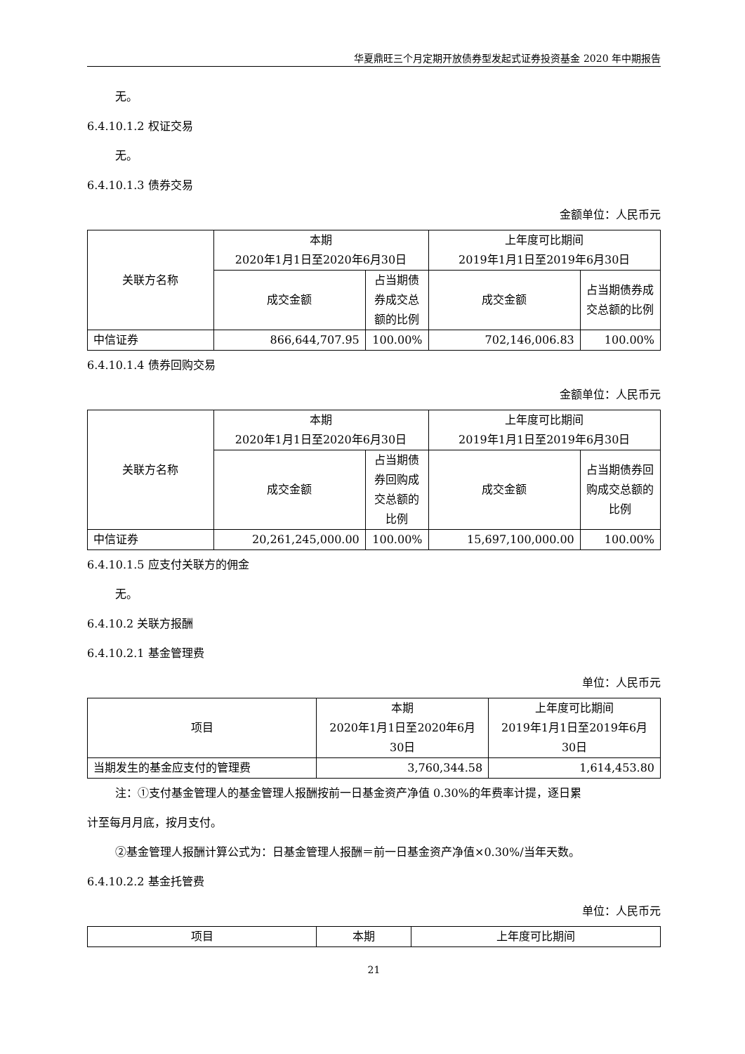华夏鼎旺三个月定期开放债券型发起式证券投资基金 2020 年中期报告
无。
6.4.10.1.2 权证交易
无。
6.4.10.1.3 债券交易
金额单位：人民币元
| 关联方名称 | 本期 2020年1月1日至2020年6月30日 | | 上年度可比期间 2019年1月1日至2019年6月30日 | |
| --- | --- | --- | --- | --- |
| | 成交金额 | 占当期债券成交总额的比例 | 成交金额 | 占当期债券成交总额的比例 |
| 中信证券 | 866,644,707.95 | 100.00% | 702,146,006.83 | 100.00% |
6.4.10.1.4 债券回购交易
金额单位：人民币元
| 关联方名称 | 本期 2020年1月1日至2020年6月30日 | | 上年度可比期间 2019年1月1日至2019年6月30日 | |
| --- | --- | --- | --- | --- |
| | 成交金额 | 占当期债券回购成交总额的比例 | 成交金额 | 占当期债券回购成交总额的比例 |
| 中信证券 | 20,261,245,000.00 | 100.00% | 15,697,100,000.00 | 100.00% |
6.4.10.1.5 应支付关联方的佣金
无。
6.4.10.2 关联方报酬
6.4.10.2.1 基金管理费
单位：人民币元
| 项目 | 本期 2020年1月1日至2020年6月30日 | 上年度可比期间 2019年1月1日至2019年6月30日 |
| --- | --- | --- |
| 当期发生的基金应支付的管理费 | 3,760,344.58 | 1,614,453.80 |
注：①支付基金管理人的基金管理人报酬按前一日基金资产净值 0.30%的年费率计提，逐日累
计至每月月底，按月支付。
②基金管理人报酬计算公式为：日基金管理人报酬＝前一日基金资产净值×0.30%/当年天数。
6.4.10.2.2 基金托管费
单位：人民币元
| 项目 | 本期 | 上年度可比期间 |
| --- | --- | --- |
21